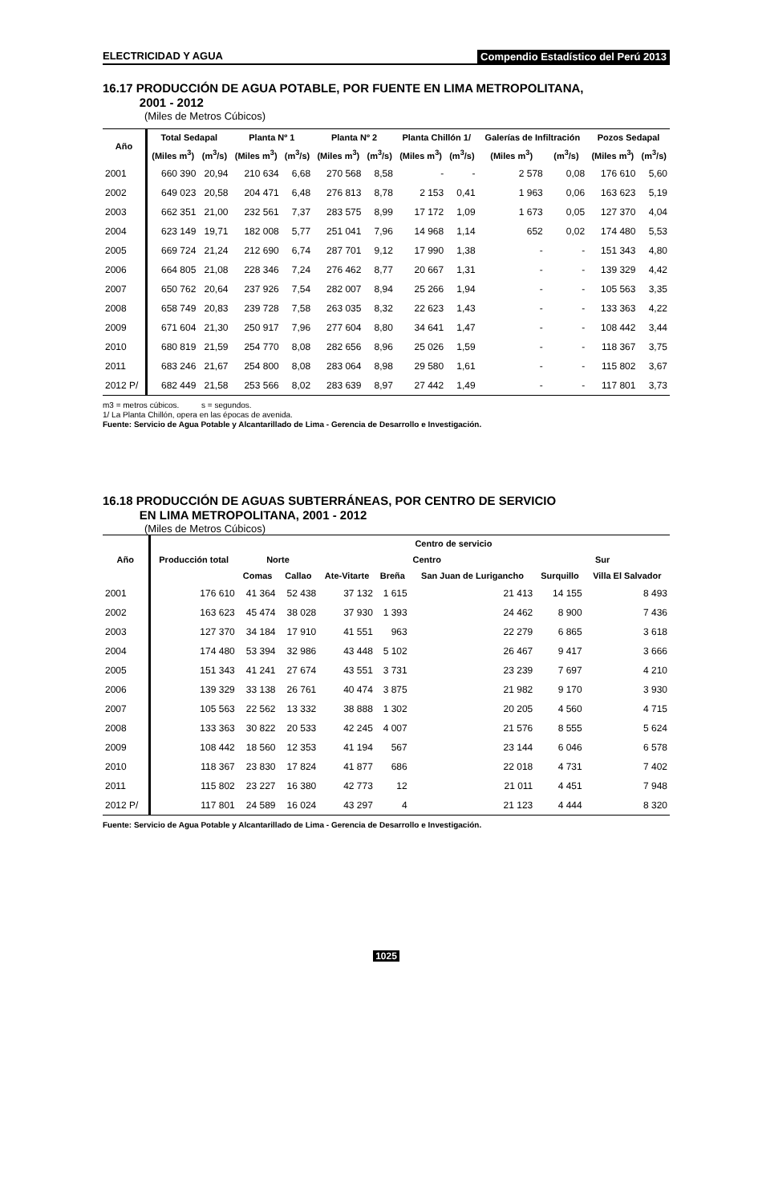ELECTRICIDAD Y AGUA Compendio Estadístico del Perú 2013
16.17 PRODUCCIÓN DE AGUA POTABLE, POR FUENTE EN LIMA METROPOLITANA,
2001 - 2012
(Miles de Metros Cúbicos)
| Año | Total Sedapal | | Planta Nº 1 | | Planta Nº 2 | | Planta Chillón 1/ | | Galerías de Infiltración | | Pozos Sedapal | |
| --- | --- | --- | --- | --- | --- | --- | --- | --- | --- | --- | --- | --- |
| | (Miles m<sup>3</sup>) | (m<sup>3</sup>/s) | (Miles m<sup>3</sup>) | (m<sup>3</sup>/s) | (Miles m<sup>3</sup>) | (m<sup>3</sup>/s) | (Miles m<sup>3</sup>) | (m<sup>3</sup>/s) | (Miles m<sup>3</sup>) | (m<sup>3</sup>/s) | (Miles m<sup>3</sup>) | (m<sup>3</sup>/s) |
| 2001 | 660 390 | 20,94 | 210 634 | 6,68 | 270 568 | 8,58 | - | - | 2 578 | 0,08 | 176 610 | 5,60 |
| 2002 | 649 023 | 20,58 | 204 471 | 6,48 | 276 813 | 8,78 | 2 153 | 0,41 | 1 963 | 0,06 | 163 623 | 5,19 |
| 2003 | 662 351 | 21,00 | 232 561 | 7,37 | 283 575 | 8,99 | 17 172 | 1,09 | 1 673 | 0,05 | 127 370 | 4,04 |
| 2004 | 623 149 | 19,71 | 182 008 | 5,77 | 251 041 | 7,96 | 14 968 | 1,14 | 652 | 0,02 | 174 480 | 5,53 |
| 2005 | 669 724 | 21,24 | 212 690 | 6,74 | 287 701 | 9,12 | 17 990 | 1,38 | - | - | 151 343 | 4,80 |
| 2006 | 664 805 | 21,08 | 228 346 | 7,24 | 276 462 | 8,77 | 20 667 | 1,31 | - | - | 139 329 | 4,42 |
| 2007 | 650 762 | 20,64 | 237 926 | 7,54 | 282 007 | 8,94 | 25 266 | 1,94 | - | - | 105 563 | 3,35 |
| 2008 | 658 749 | 20,83 | 239 728 | 7,58 | 263 035 | 8,32 | 22 623 | 1,43 | - | - | 133 363 | 4,22 |
| 2009 | 671 604 | 21,30 | 250 917 | 7,96 | 277 604 | 8,80 | 34 641 | 1,47 | - | - | 108 442 | 3,44 |
| 2010 | 680 819 | 21,59 | 254 770 | 8,08 | 282 656 | 8,96 | 25 026 | 1,59 | - | - | 118 367 | 3,75 |
| 2011 | 683 246 | 21,67 | 254 800 | 8,08 | 283 064 | 8,98 | 29 580 | 1,61 | - | - | 115 802 | 3,67 |
| 2012 P/ | 682 449 | 21,58 | 253 566 | 8,02 | 283 639 | 8,97 | 27 442 | 1,49 | - | - | 117 801 | 3,73 |
m3 = metros cúbicos. s = segundos.
1/ La Planta Chillón, opera en las épocas de avenida.
Fuente: Servicio de Agua Potable y Alcantarillado de Lima - Gerencia de Desarrollo e Investigación.
16.18 PRODUCCIÓN DE AGUAS SUBTERRÁNEAS, POR CENTRO DE SERVICIO
EN LIMA METROPOLITANA, 2001 - 2012
(Miles de Metros Cúbicos)
| Año | Producción total | Centro de servicio | | | | | | |
| --- | --- | --- | --- | --- | --- | --- | --- | --- |
| | | Norte | | Centro | | | Sur | |
| | | Comas | Callao | Ate-Vitarte | Breña | San Juan de Lurigancho | Surquillo | Villa El Salvador |
| 2001 | 176 610 | 41 364 | 52 438 | 37 132 | 1 615 | 21 413 | 14 155 | 8 493 |
| 2002 | 163 623 | 45 474 | 38 028 | 37 930 | 1 393 | 24 462 | 8 900 | 7 436 |
| 2003 | 127 370 | 34 184 | 17 910 | 41 551 | 963 | 22 279 | 6 865 | 3 618 |
| 2004 | 174 480 | 53 394 | 32 986 | 43 448 | 5 102 | 26 467 | 9 417 | 3 666 |
| 2005 | 151 343 | 41 241 | 27 674 | 43 551 | 3 731 | 23 239 | 7 697 | 4 210 |
| 2006 | 139 329 | 33 138 | 26 761 | 40 474 | 3 875 | 21 982 | 9 170 | 3 930 |
| 2007 | 105 563 | 22 562 | 13 332 | 38 888 | 1 302 | 20 205 | 4 560 | 4 715 |
| 2008 | 133 363 | 30 822 | 20 533 | 42 245 | 4 007 | 21 576 | 8 555 | 5 624 |
| 2009 | 108 442 | 18 560 | 12 353 | 41 194 | 567 | 23 144 | 6 046 | 6 578 |
| 2010 | 118 367 | 23 830 | 17 824 | 41 877 | 686 | 22 018 | 4 731 | 7 402 |
| 2011 | 115 802 | 23 227 | 16 380 | 42 773 | 12 | 21 011 | 4 451 | 7 948 |
| 2012 P/ | 117 801 | 24 589 | 16 024 | 43 297 | 4 | 21 123 | 4 444 | 8 320 |
Fuente: Servicio de Agua Potable y Alcantarillado de Lima - Gerencia de Desarrollo e Investigación.
1025